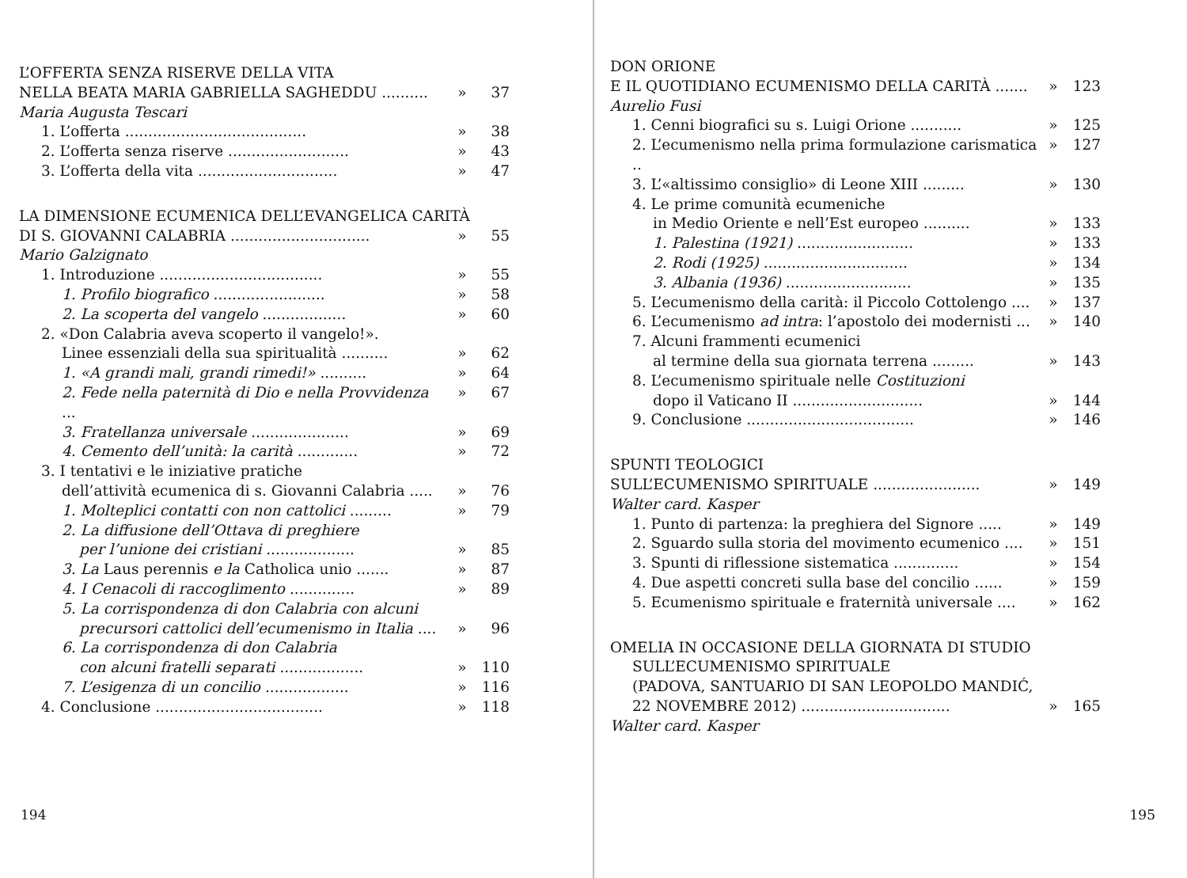L’OFFERTA SENZA RISERVE DELLA VITA
NELLA BEATA MARIA GABRIELLA SAGHEDDU .......... » 37
Maria Augusta Tescari
1. L’offerta ....................................... » 38
2. L’offerta senza riserve .......................... » 43
3. L’offerta della vita .............................. » 47
LA DIMENSIONE ECUMENICA DELL’EVANGELICA CARITÀ
DI S. GIOVANNI CALABRIA .............................. » 55
Mario Galzignato
1. Introduzione ................................... » 55
1. Profilo biografico ........................ » 58
2. La scoperta del vangelo .................. » 60
2. «Don Calabria aveva scoperto il vangelo!».
Linee essenziali della sua spiritualità .......... » 62
1. «A grandi mali, grandi rimedi!» .......... » 64
2. Fede nella paternità di Dio e nella Provvidenza ... » 67
3. Fratellanza universale ..................... » 69
4. Cemento dell’unità: la carità ............. » 72
3. I tentativi e le iniziative pratiche
dell’attività ecumenica di s. Giovanni Calabria ..... » 76
1. Molteplici contatti con non cattolici ......... » 79
2. La diffusione dell’Ottava di preghiere
per l’unione dei cristiani ................... » 85
3. La Laus perennis e la Catholica unio ....... » 87
4. I Cenacoli di raccoglimento .............. » 89
5. La corrispondenza di don Calabria con alcuni
precursori cattolici dell’ecumenismo in Italia .... » 96
6. La corrispondenza di don Calabria
con alcuni fratelli separati .................. » 110
7. L’esigenza di un concilio .................. » 116
4. Conclusione .................................... » 118
194
DON ORIONE
E IL QUOTIDIANO ECUMENISMO DELLA CARITÀ ....... » 123
Aurelio Fusi
1. Cenni biografici su s. Luigi Orione ........... » 125
2. L’ecumenismo nella prima formulazione carismatica .. » 127
3. L’«altissimo consiglio» di Leone XIII ......... » 130
4. Le prime comunità ecumeniche
in Medio Oriente e nell’Est europeo .......... » 133
1. Palestina (1921) ......................... » 133
2. Rodi (1925) ............................... » 134
3. Albania (1936) ........................... » 135
5. L’ecumenismo della carità: il Piccolo Cottolengo .... » 137
6. L’ecumenismo ad intra: l’apostolo dei modernisti ... » 140
7. Alcuni frammenti ecumenici
al termine della sua giornata terrena ......... » 143
8. L’ecumenismo spirituale nelle Costituzioni
dopo il Vaticano II ............................ » 144
9. Conclusione .................................... » 146
SPUNTI TEOLOGICI
SULL’ECUMENISMO SPIRITUALE ....................... » 149
Walter card. Kasper
1. Punto di partenza: la preghiera del Signore ..... » 149
2. Sguardo sulla storia del movimento ecumenico .... » 151
3. Spunti di riflessione sistematica .............. » 154
4. Due aspetti concreti sulla base del concilio ...... » 159
5. Ecumenismo spirituale e fraternità universale .... » 162
OMELIA IN OCCASIONE DELLA GIORNATA DI STUDIO
SULL’ECUMENISMO SPIRITUALE
(PADOVA, SANTUARIO DI SAN LEOPOLDO MANDIĆ,
22 NOVEMBRE 2012) ................................ » 165
Walter card. Kasper
195